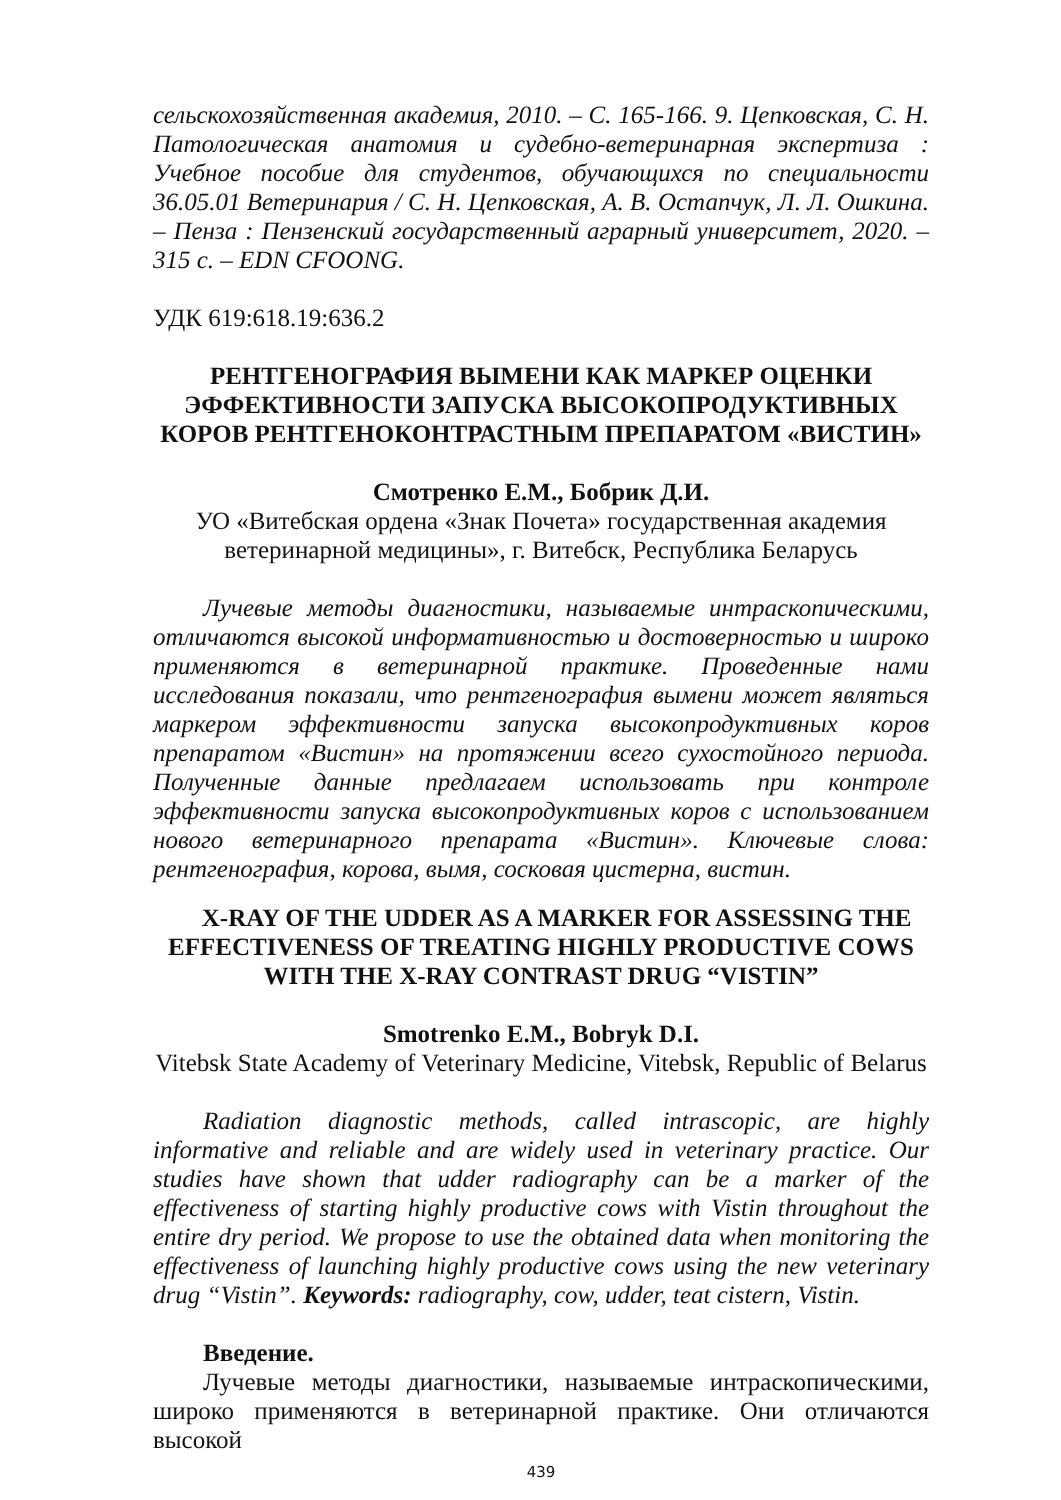сельскохозяйственная академия, 2010. – С. 165-166. 9. Цепковская, С. Н. Патологическая анатомия и судебно-ветеринарная экспертиза : Учебное пособие для студентов, обучающихся по специальности 36.05.01 Ветеринария / С. Н. Цепковская, А. В. Остапчук, Л. Л. Ошкина. – Пенза : Пензенский государственный аграрный университет, 2020. – 315 с. – EDN CFOONG.
УДК 619:618.19:636.2
РЕНТГЕНОГРАФИЯ ВЫМЕНИ КАК МАРКЕР ОЦЕНКИ ЭФФЕКТИВНОСТИ ЗАПУСКА ВЫСОКОПРОДУКТИВНЫХ КОРОВ РЕНТГЕНОКОНТРАСТНЫМ ПРЕПАРАТОМ «ВИСТИН»
Смотренко Е.М., Бобрик Д.И.
УО «Витебская ордена «Знак Почета» государственная академия ветеринарной медицины», г. Витебск, Республика Беларусь
Лучевые методы диагностики, называемые интраскопическими, отличаются высокой информативностью и достоверностью и широко применяются в ветеринарной практике. Проведенные нами исследования показали, что рентгенография вымени может являться маркером эффективности запуска высокопродуктивных коров препаратом «Вистин» на протяжении всего сухостойного периода. Полученные данные предлагаем использовать при контроле эффективности запуска высокопродуктивных коров с использованием нового ветеринарного препарата «Вистин». Ключевые слова: рентгенография, корова, вымя, сосковая цистерна, вистин.
X-RAY OF THE UDDER AS A MARKER FOR ASSESSING THE EFFECTIVENESS OF TREATING HIGHLY PRODUCTIVE COWS WITH THE X-RAY CONTRAST DRUG “VISTIN”
Smotrenko E.M., Bobryk D.I.
Vitebsk State Academy of Veterinary Medicine, Vitebsk, Republic of Belarus
Radiation diagnostic methods, called intrascopic, are highly informative and reliable and are widely used in veterinary practice. Our studies have shown that udder radiography can be a marker of the effectiveness of starting highly productive cows with Vistin throughout the entire dry period. We propose to use the obtained data when monitoring the effectiveness of launching highly productive cows using the new veterinary drug “Vistin”. Keywords: radiography, cow, udder, teat cistern, Vistin.
Введение.
Лучевые методы диагностики, называемые интраскопическими, широко применяются в ветеринарной практике. Они отличаются высокой
439